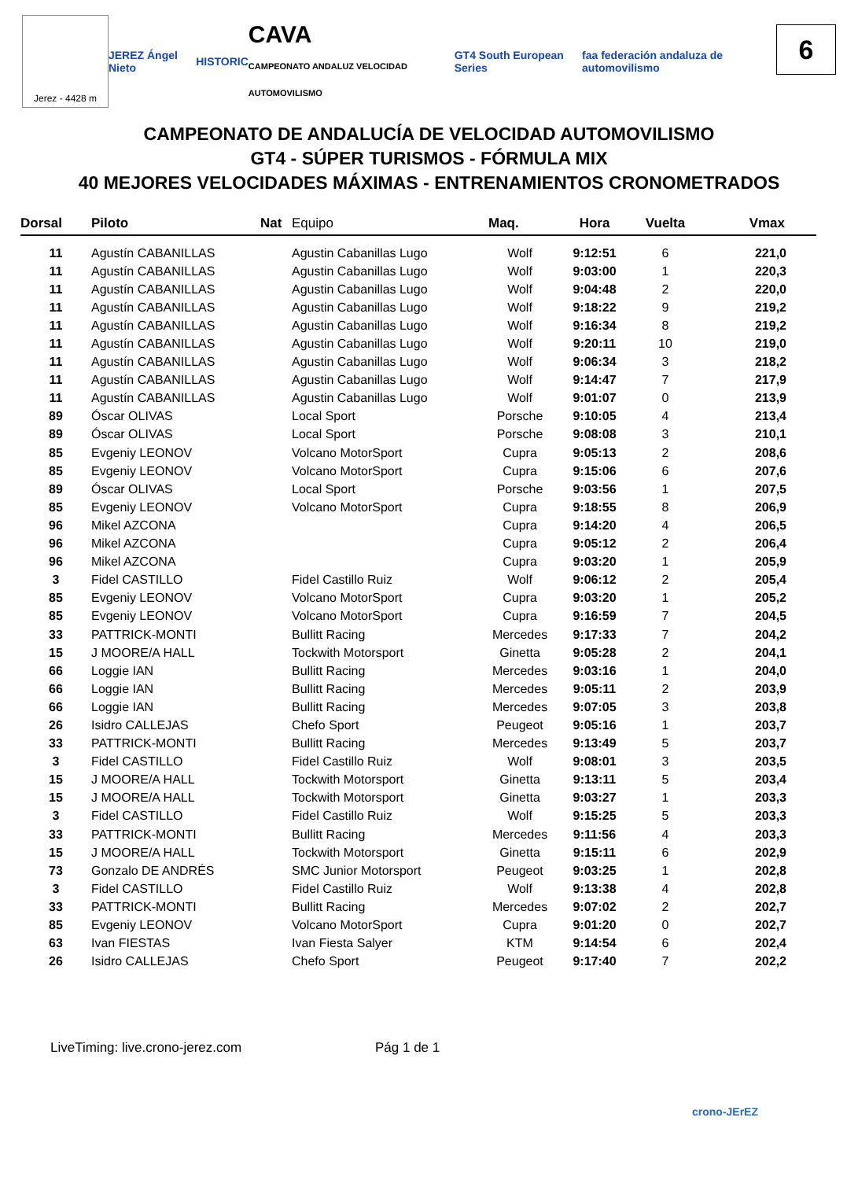Jerez - 4428 m
JEREZ Ángel Nieto HISTORIC CAVA
CAMPEONATO ANDALUZ VELOCIDAD AUTOMOVILISMO GT4 South European Series faa federación andaluza de automovilismo
6
CAMPEONATO DE ANDALUCÍA DE VELOCIDAD AUTOMOVILISMO
GT4 - SÚPER TURISMOS - FÓRMULA MIX
40 MEJORES VELOCIDADES MÁXIMAS - ENTRENAMIENTOS CRONOMETRADOS
| Dorsal | Piloto | Nat | Equipo | Maq. | Hora | Vuelta | Vmax |
| --- | --- | --- | --- | --- | --- | --- | --- |
| 11 | Agustín CABANILLAS | | Agustin Cabanillas Lugo | Wolf | 9:12:51 | 6 | 221,0 |
| 11 | Agustín CABANILLAS | | Agustin Cabanillas Lugo | Wolf | 9:03:00 | 1 | 220,3 |
| 11 | Agustín CABANILLAS | | Agustin Cabanillas Lugo | Wolf | 9:04:48 | 2 | 220,0 |
| 11 | Agustín CABANILLAS | | Agustin Cabanillas Lugo | Wolf | 9:18:22 | 9 | 219,2 |
| 11 | Agustín CABANILLAS | | Agustin Cabanillas Lugo | Wolf | 9:16:34 | 8 | 219,2 |
| 11 | Agustín CABANILLAS | | Agustin Cabanillas Lugo | Wolf | 9:20:11 | 10 | 219,0 |
| 11 | Agustín CABANILLAS | | Agustin Cabanillas Lugo | Wolf | 9:06:34 | 3 | 218,2 |
| 11 | Agustín CABANILLAS | | Agustin Cabanillas Lugo | Wolf | 9:14:47 | 7 | 217,9 |
| 11 | Agustín CABANILLAS | | Agustin Cabanillas Lugo | Wolf | 9:01:07 | 0 | 213,9 |
| 89 | Óscar OLIVAS | | Local Sport | Porsche | 9:10:05 | 4 | 213,4 |
| 89 | Óscar OLIVAS | | Local Sport | Porsche | 9:08:08 | 3 | 210,1 |
| 85 | Evgeniy LEONOV | | Volcano MotorSport | Cupra | 9:05:13 | 2 | 208,6 |
| 85 | Evgeniy LEONOV | | Volcano MotorSport | Cupra | 9:15:06 | 6 | 207,6 |
| 89 | Óscar OLIVAS | | Local Sport | Porsche | 9:03:56 | 1 | 207,5 |
| 85 | Evgeniy LEONOV | | Volcano MotorSport | Cupra | 9:18:55 | 8 | 206,9 |
| 96 | Mikel AZCONA | | | Cupra | 9:14:20 | 4 | 206,5 |
| 96 | Mikel AZCONA | | | Cupra | 9:05:12 | 2 | 206,4 |
| 96 | Mikel AZCONA | | | Cupra | 9:03:20 | 1 | 205,9 |
| 3 | Fidel CASTILLO | | Fidel Castillo Ruiz | Wolf | 9:06:12 | 2 | 205,4 |
| 85 | Evgeniy LEONOV | | Volcano MotorSport | Cupra | 9:03:20 | 1 | 205,2 |
| 85 | Evgeniy LEONOV | | Volcano MotorSport | Cupra | 9:16:59 | 7 | 204,5 |
| 33 | PATTRICK-MONTI | | Bullitt Racing | Mercedes | 9:17:33 | 7 | 204,2 |
| 15 | J MOORE/A HALL | | Tockwith Motorsport | Ginetta | 9:05:28 | 2 | 204,1 |
| 66 | Loggie IAN | | Bullitt Racing | Mercedes | 9:03:16 | 1 | 204,0 |
| 66 | Loggie IAN | | Bullitt Racing | Mercedes | 9:05:11 | 2 | 203,9 |
| 66 | Loggie IAN | | Bullitt Racing | Mercedes | 9:07:05 | 3 | 203,8 |
| 26 | Isidro CALLEJAS | | Chefo Sport | Peugeot | 9:05:16 | 1 | 203,7 |
| 33 | PATTRICK-MONTI | | Bullitt Racing | Mercedes | 9:13:49 | 5 | 203,7 |
| 3 | Fidel CASTILLO | | Fidel Castillo Ruiz | Wolf | 9:08:01 | 3 | 203,5 |
| 15 | J MOORE/A HALL | | Tockwith Motorsport | Ginetta | 9:13:11 | 5 | 203,4 |
| 15 | J MOORE/A HALL | | Tockwith Motorsport | Ginetta | 9:03:27 | 1 | 203,3 |
| 3 | Fidel CASTILLO | | Fidel Castillo Ruiz | Wolf | 9:15:25 | 5 | 203,3 |
| 33 | PATTRICK-MONTI | | Bullitt Racing | Mercedes | 9:11:56 | 4 | 203,3 |
| 15 | J MOORE/A HALL | | Tockwith Motorsport | Ginetta | 9:15:11 | 6 | 202,9 |
| 73 | Gonzalo DE ANDRÉS | | SMC Junior Motorsport | Peugeot | 9:03:25 | 1 | 202,8 |
| 3 | Fidel CASTILLO | | Fidel Castillo Ruiz | Wolf | 9:13:38 | 4 | 202,8 |
| 33 | PATTRICK-MONTI | | Bullitt Racing | Mercedes | 9:07:02 | 2 | 202,7 |
| 85 | Evgeniy LEONOV | | Volcano MotorSport | Cupra | 9:01:20 | 0 | 202,7 |
| 63 | Ivan FIESTAS | | Ivan Fiesta Salyer | KTM | 9:14:54 | 6 | 202,4 |
| 26 | Isidro CALLEJAS | | Chefo Sport | Peugeot | 9:17:40 | 7 | 202,2 |
LiveTiming: live.crono-jerez.com
Pág 1 de 1
crono-JErEZ